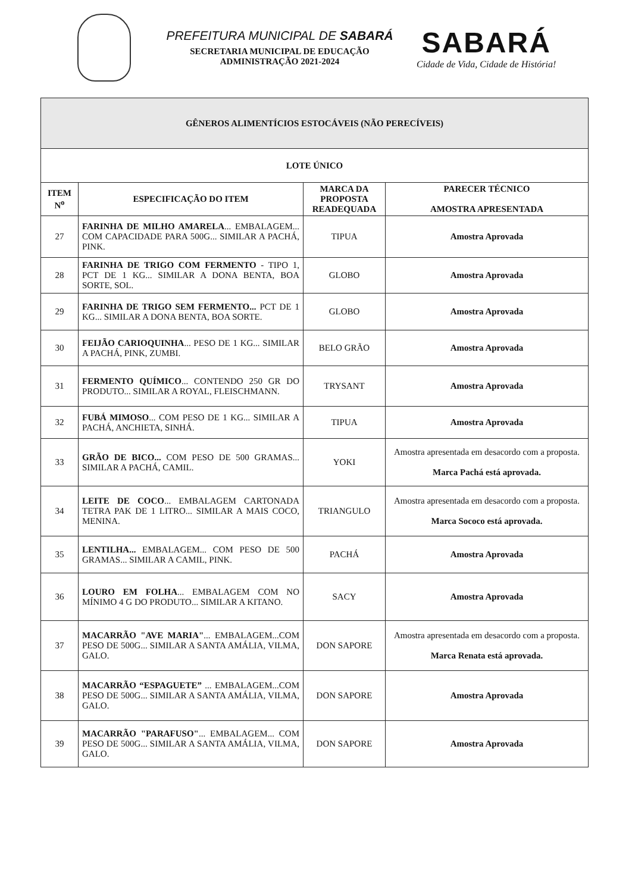PREFEITURA MUNICIPAL DE SABARÁ
SECRETARIA MUNICIPAL DE EDUCAÇÃO
ADMINISTRAÇÃO 2021-2024
SABARÁ
Cidade de Vida, Cidade de História!
| GÊNEROS ALIMENTÍCIOS ESTOCÁVEIS (NÃO PERECÍVEIS) | | | |
| LOTE ÚNICO | | | |
| ITEM N<sup>o</sup> | ESPECIFICAÇÃO DO ITEM | MARCA DA PROPOSTA READEQUADA | PARECER TÉCNICO AMOSTRA APRESENTADA |
| 27 | FARINHA DE MILHO AMARELA ... EMBALAGEM... COM CAPACIDADE PARA 500G... SIMILAR A PACHÁ, PINK. | TIPUA | Amostra Aprovada |
| 28 | FARINHA DE TRIGO COM FERMENTO - TIPO 1, PCT DE 1 KG... SIMILAR A DONA BENTA, BOA SORTE, SOL. | GLOBO | Amostra Aprovada |
| 29 | FARINHA DE TRIGO SEM FERMENTO... PCT DE 1 KG... SIMILAR A DONA BENTA, BOA SORTE. | GLOBO | Amostra Aprovada |
| 30 | FEIJÃO CARIOQUINHA ... PESO DE 1 KG... SIMILAR A PACHÁ, PINK, ZUMBI. | BELO GRÃO | Amostra Aprovada |
| 31 | FERMENTO QUÍMICO ... CONTENDO 250 GR DO PRODUTO... SIMILAR A ROYAL, FLEISCHMANN. | TRYSANT | Amostra Aprovada |
| 32 | FUBÁ MIMOSO ... COM PESO DE 1 KG... SIMILAR A PACHÁ, ANCHIETA, SINHÁ. | TIPUA | Amostra Aprovada |
| 33 | GRÃO DE BICO... COM PESO DE 500 GRAMAS... SIMILAR A PACHÁ, CAMIL. | YOKI | Amostra apresentada em desacordo com a proposta. Marca Pachá está aprovada. |
| 34 | LEITE DE COCO ... EMBALAGEM CARTONADA TETRA PAK DE 1 LITRO... SIMILAR A MAIS COCO, MENINA. | TRIANGULO | Amostra apresentada em desacordo com a proposta. Marca Sococo está aprovada. |
| 35 | LENTILHA... EMBALAGEM... COM PESO DE 500 GRAMAS... SIMILAR A CAMIL, PINK. | PACHÁ | Amostra Aprovada |
| 36 | LOURO EM FOLHA ... EMBALAGEM COM NO MÍNIMO 4 G DO PRODUTO... SIMILAR A KITANO. | SACY | Amostra Aprovada |
| 37 | MACARRÃO "AVE MARIA" ... EMBALAGEM...COM PESO DE 500G... SIMILAR A SANTA AMÁLIA, VILMA, GALO. | DON SAPORE | Amostra apresentada em desacordo com a proposta. Marca Renata está aprovada. |
| 38 | MACARRÃO “ESPAGUETE” ... EMBALAGEM...COM PESO DE 500G... SIMILAR A SANTA AMÁLIA, VILMA, GALO. | DON SAPORE | Amostra Aprovada |
| 39 | MACARRÃO "PARAFUSO" ... EMBALAGEM... COM PESO DE 500G... SIMILAR A SANTA AMÁLIA, VILMA, GALO. | DON SAPORE | Amostra Aprovada |